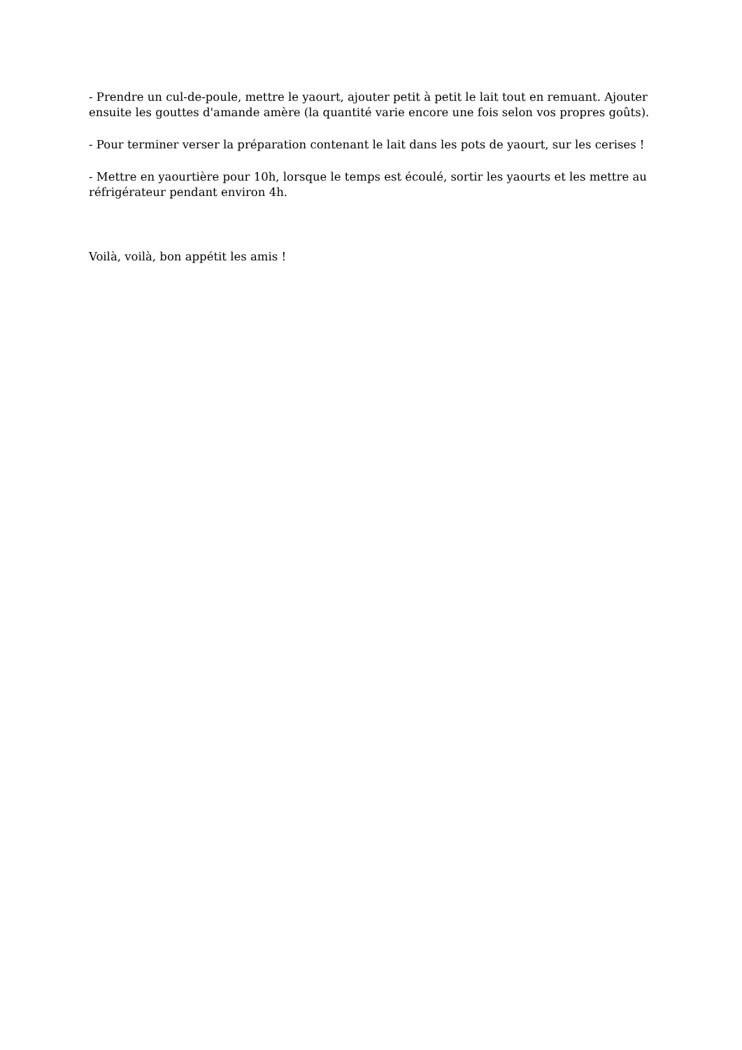- Prendre un cul-de-poule, mettre le yaourt, ajouter petit à petit le lait tout en remuant. Ajouter ensuite les gouttes d'amande amère (la quantité varie encore une fois selon vos propres goûts).
- Pour terminer verser la préparation contenant le lait dans les pots de yaourt, sur les cerises !
- Mettre en yaourtière pour 10h, lorsque le temps est écoulé, sortir les yaourts et les mettre au réfrigérateur pendant environ 4h.
Voilà, voilà, bon appétit les amis !